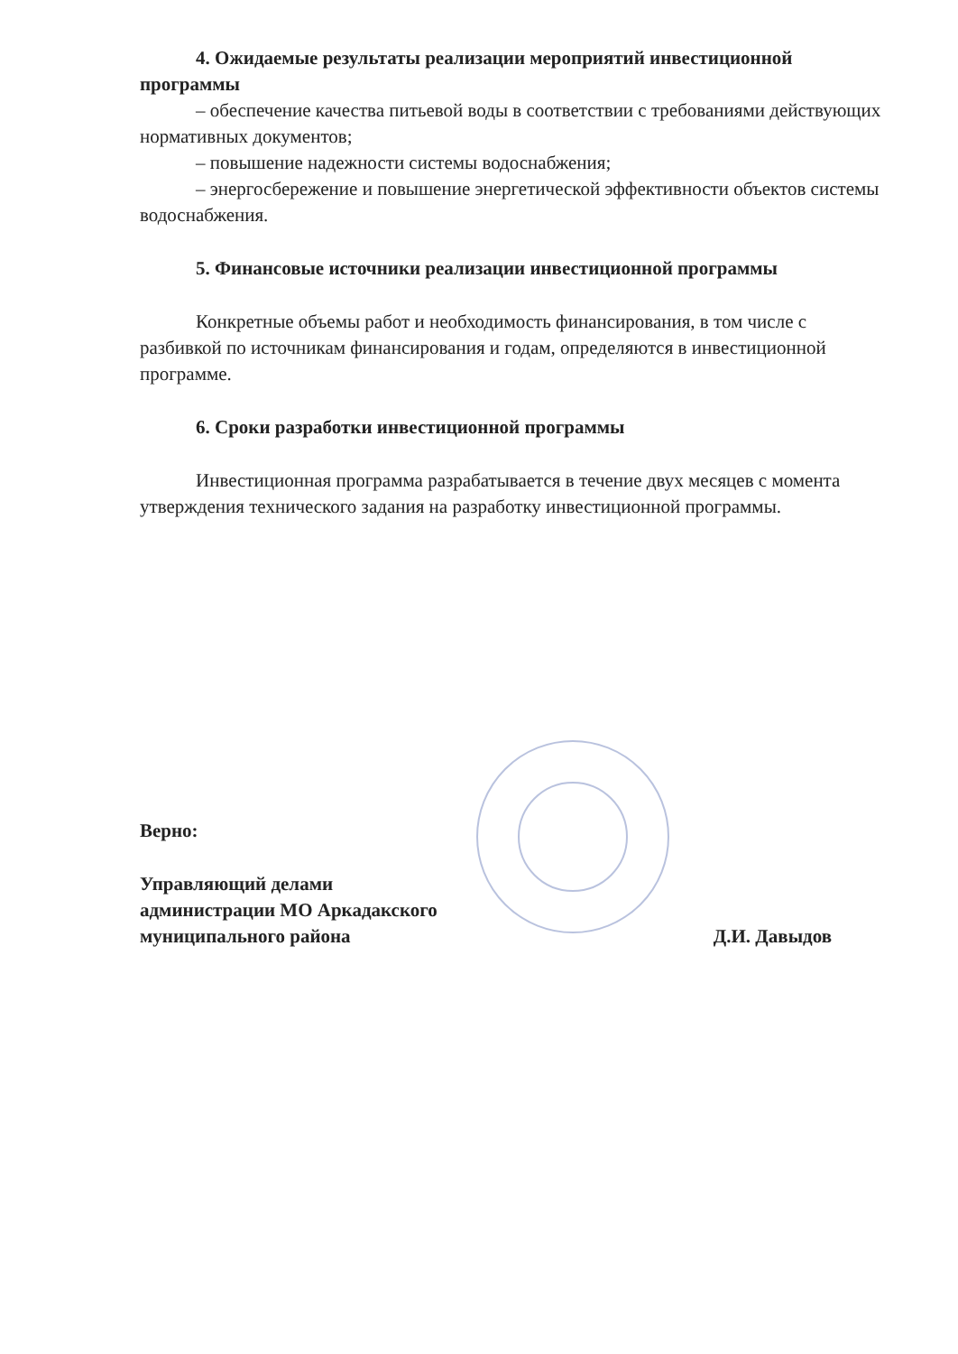4. Ожидаемые результаты реализации мероприятий инвестиционной программы
– обеспечение качества питьевой воды в соответствии с требованиями действующих нормативных документов;
– повышение надежности системы водоснабжения;
– энергосбережение и повышение энергетической эффективности объектов системы водоснабжения.
5. Финансовые источники реализации инвестиционной программы
Конкретные объемы работ и необходимость финансирования, в том числе с разбивкой по источникам финансирования и годам, определяются в инвестиционной программе.
6. Сроки разработки инвестиционной программы
Инвестиционная программа разрабатывается в течение двух месяцев с момента утверждения технического задания на разработку инвестиционной программы.
Верно:
Управляющий делами
администрации МО Аркадакского
муниципального района
Д.И. Давыдов